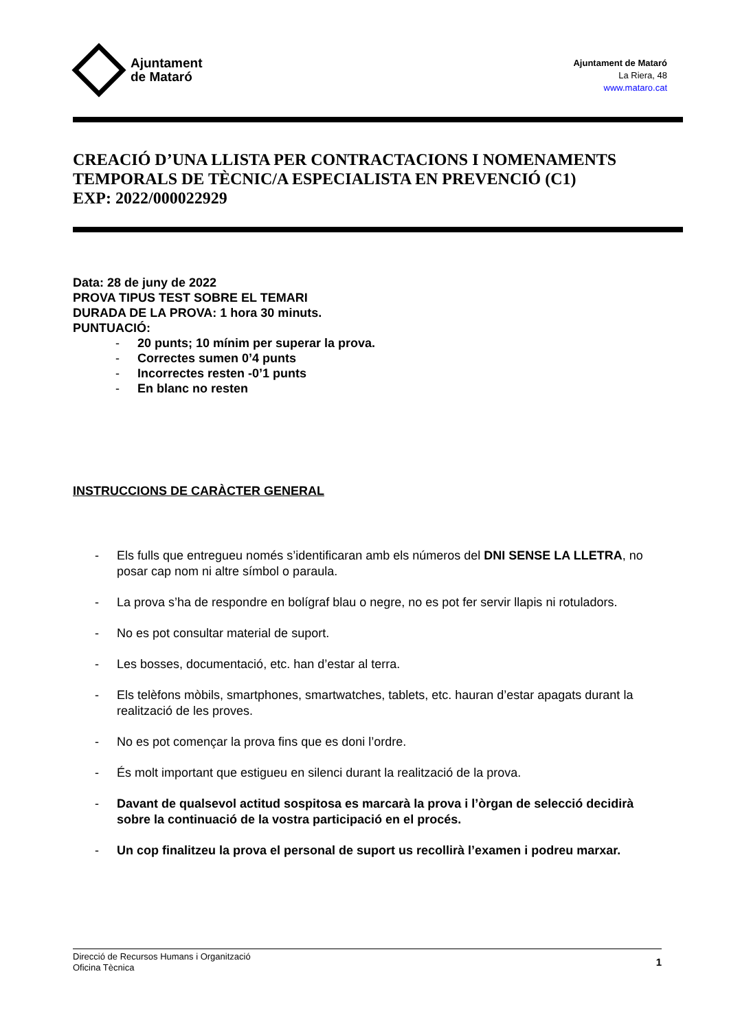Ajuntament
de Mataró
Ajuntament de Mataró
La Riera, 48
www.mataro.cat
CREACIÓ D’UNA LLISTA PER CONTRACTACIONS I NOMENAMENTS TEMPORALS DE TÈCNIC/A ESPECIALISTA EN PREVENCIÓ (C1)
EXP: 2022/000022929
Data: 28 de juny de 2022
PROVA TIPUS TEST SOBRE EL TEMARI
DURADA DE LA PROVA: 1 hora 30 minuts.
PUNTUACIÓ:
- 20 punts; 10 mínim per superar la prova.
- Correctes sumen 0’4 punts
- Incorrectes resten -0’1 punts
- En blanc no resten
INSTRUCCIONS DE CARÀCTER GENERAL
- Els fulls que entregueu només s’identificaran amb els números del DNI SENSE LA LLETRA, no posar cap nom ni altre símbol o paraula.
- La prova s’ha de respondre en bolígraf blau o negre, no es pot fer servir llapis ni rotuladors.
- No es pot consultar material de suport.
- Les bosses, documentació, etc. han d’estar al terra.
- Els telèfons mòbils, smartphones, smartwatches, tablets, etc. hauran d’estar apagats durant la realització de les proves.
- No es pot començar la prova fins que es doni l’ordre.
- És molt important que estigueu en silenci durant la realització de la prova.
- Davant de qualsevol actitud sospitosa es marcarà la prova i l’òrgan de selecció decidirà sobre la continuació de la vostra participació en el procés.
- Un cop finalitzeu la prova el personal de suport us recollirà l’examen i podreu marxar.
Direcció de Recursos Humans i Organització
Oficina Tècnica
1